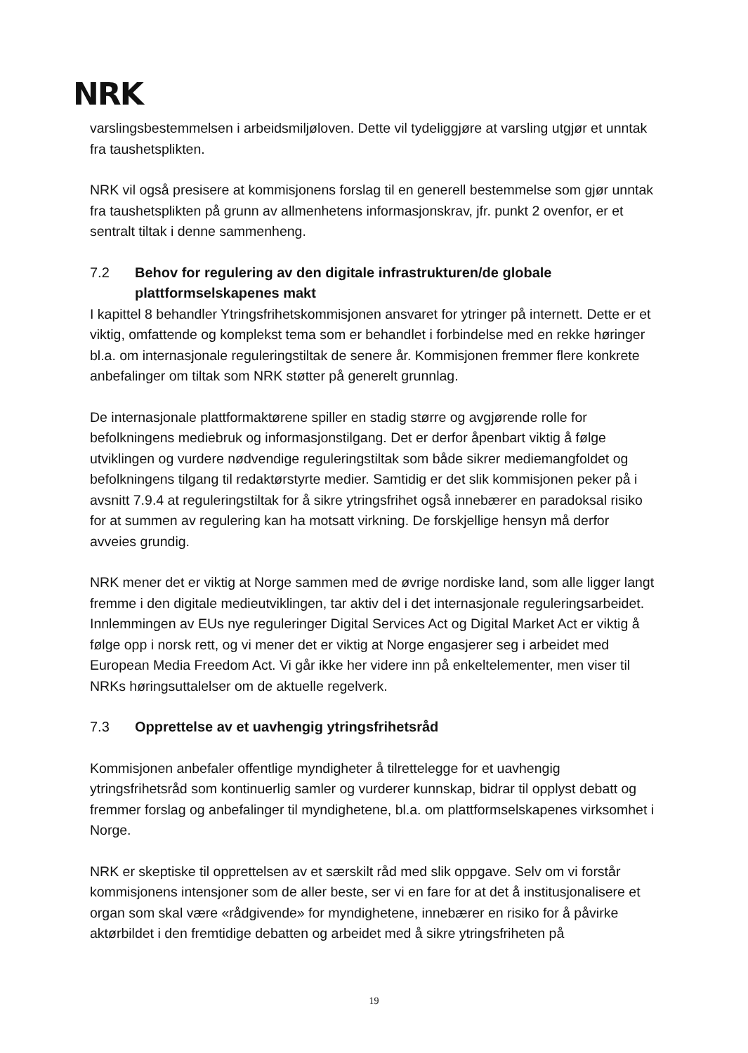NRK
varslingsbestemmelsen i arbeidsmiljøloven. Dette vil tydeliggjøre at varsling utgjør et unntak fra taushetsplikten.
NRK vil også presisere at kommisjonens forslag til en generell bestemmelse som gjør unntak fra taushetsplikten på grunn av allmenhetens informasjonskrav, jfr. punkt 2 ovenfor, er et sentralt tiltak i denne sammenheng.
7.2 Behov for regulering av den digitale infrastrukturen/de globale plattformselskapenes makt
I kapittel 8 behandler Ytringsfrihetskommisjonen ansvaret for ytringer på internett. Dette er et viktig, omfattende og komplekst tema som er behandlet i forbindelse med en rekke høringer bl.a. om internasjonale reguleringstiltak de senere år. Kommisjonen fremmer flere konkrete anbefalinger om tiltak som NRK støtter på generelt grunnlag.
De internasjonale plattformaktørene spiller en stadig større og avgjørende rolle for befolkningens mediebruk og informasjonstilgang. Det er derfor åpenbart viktig å følge utviklingen og vurdere nødvendige reguleringstiltak som både sikrer mediemangfoldet og befolkningens tilgang til redaktørstyrte medier. Samtidig er det slik kommisjonen peker på i avsnitt 7.9.4 at reguleringstiltak for å sikre ytringsfrihet også innebærer en paradoksal risiko for at summen av regulering kan ha motsatt virkning. De forskjellige hensyn må derfor avveies grundig.
NRK mener det er viktig at Norge sammen med de øvrige nordiske land, som alle ligger langt fremme i den digitale medieutviklingen, tar aktiv del i det internasjonale reguleringsarbeidet. Innlemmingen av EUs nye reguleringer Digital Services Act og Digital Market Act er viktig å følge opp i norsk rett, og vi mener det er viktig at Norge engasjerer seg i arbeidet med European Media Freedom Act. Vi går ikke her videre inn på enkeltelementer, men viser til NRKs høringsuttalelser om de aktuelle regelverk.
7.3 Opprettelse av et uavhengig ytringsfrihetsråd
Kommisjonen anbefaler offentlige myndigheter å tilrettelegge for et uavhengig ytringsfrihetsråd som kontinuerlig samler og vurderer kunnskap, bidrar til opplyst debatt og fremmer forslag og anbefalinger til myndighetene, bl.a. om plattformselskapenes virksomhet i Norge.
NRK er skeptiske til opprettelsen av et særskilt råd med slik oppgave. Selv om vi forstår kommisjonens intensjoner som de aller beste, ser vi en fare for at det å institusjonalisere et organ som skal være «rådgivende» for myndighetene, innebærer en risiko for å påvirke aktørbildet i den fremtidige debatten og arbeidet med å sikre ytringsfriheten på
19